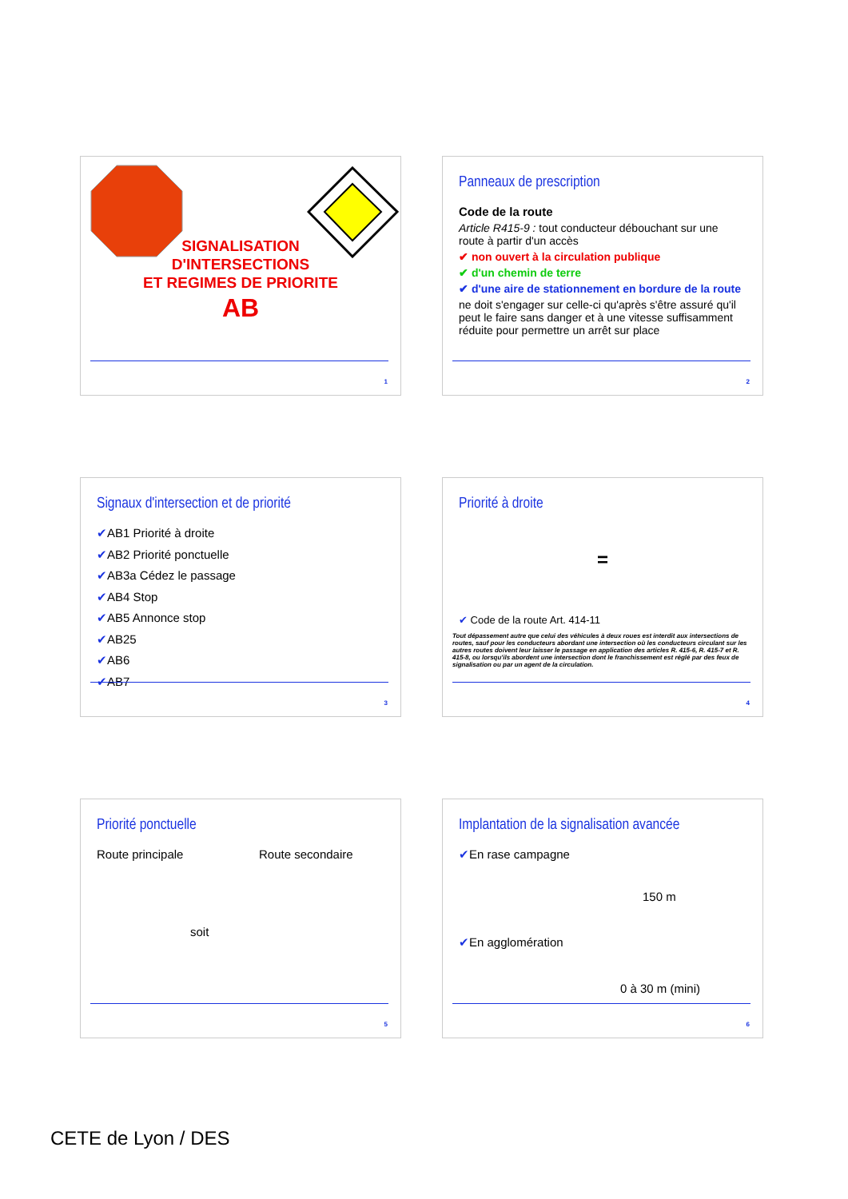SIGNALISATION
D'INTERSECTIONS
ET REGIMES DE PRIORITE
AB
1
Panneaux de prescription
Code de la route
Article R415-9 : tout conducteur débouchant sur une route à partir d'un accès
✔ non ouvert à la circulation publique
✔ d'un chemin de terre
✔ d'une aire de stationnement en bordure de la route
ne doit s'engager sur celle-ci qu'après s'être assuré qu'il peut le faire sans danger et à une vitesse suffisamment réduite pour permettre un arrêt sur place
2
Signaux d'intersection et de priorité
✔AB1 Priorité à droite
✔AB2 Priorité ponctuelle
✔AB3a Cédez le passage
✔AB4 Stop
✔AB5 Annonce stop
✔AB25
✔AB6
✔AB7
3
Priorité à droite
=
✔ Code de la route Art. 414-11
Tout dépassement autre que celui des véhicules à deux roues est interdit aux intersections de routes, sauf pour les conducteurs abordant une intersection où les conducteurs circulant sur les autres routes doivent leur laisser le passage en application des articles R. 415-6, R. 415-7 et R. 415-8, ou lorsqu'ils abordent une intersection dont le franchissement est réglé par des feux de signalisation ou par un agent de la circulation.
4
Priorité ponctuelle
Route principale Route secondaire
soit
5
Implantation de la signalisation avancée
✔En rase campagne
150 m
✔En agglomération
0 à 30 m (mini)
6
CETE de Lyon / DES